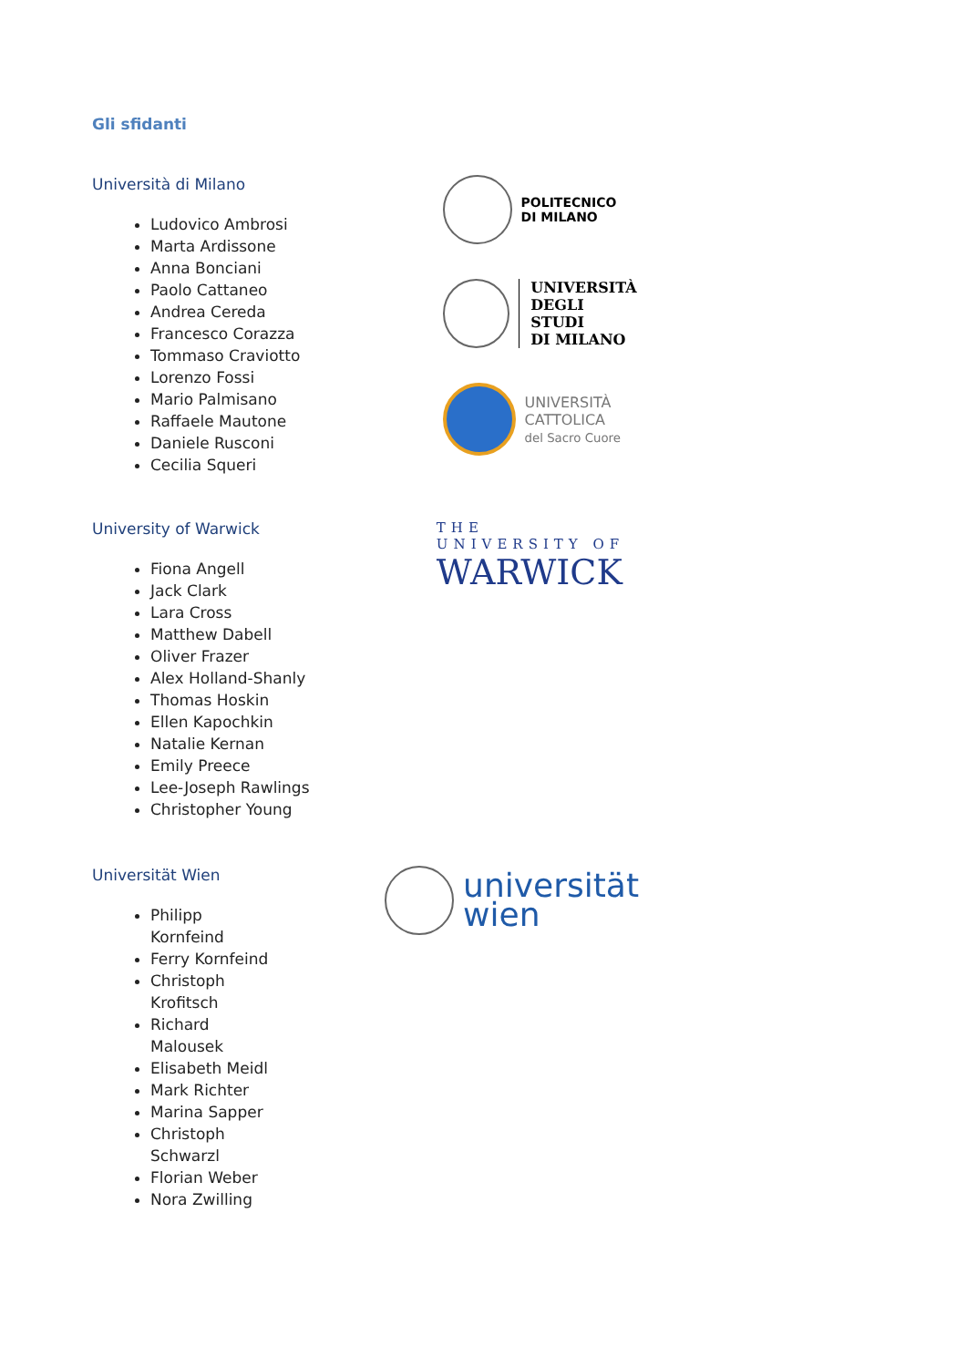Gli sfidanti
Università di Milano
Ludovico Ambrosi
Marta Ardissone
Anna Bonciani
Paolo Cattaneo
Andrea Cereda
Francesco Corazza
Tommaso Craviotto
Lorenzo Fossi
Mario Palmisano
Raffaele Mautone
Daniele Rusconi
Cecilia Squeri
POLITECNICO
DI MILANO
UNIVERSITÀ
DEGLI STUDI
DI MILANO
UNIVERSITÀ
CATTOLICA
del Sacro Cuore
University of Warwick
Fiona Angell
Jack Clark
Lara Cross
Matthew Dabell
Oliver Frazer
Alex Holland-Shanly
Thomas Hoskin
Ellen Kapochkin
Natalie Kernan
Emily Preece
Lee-Joseph Rawlings
Christopher Young
THE UNIVERSITY OF
WARWICK
Universität Wien
Philipp Kornfeind
Ferry Kornfeind
Christoph Krofitsch
Richard Malousek
Elisabeth Meidl
Mark Richter
Marina Sapper
Christoph Schwarzl
Florian Weber
Nora Zwilling
universität
wien